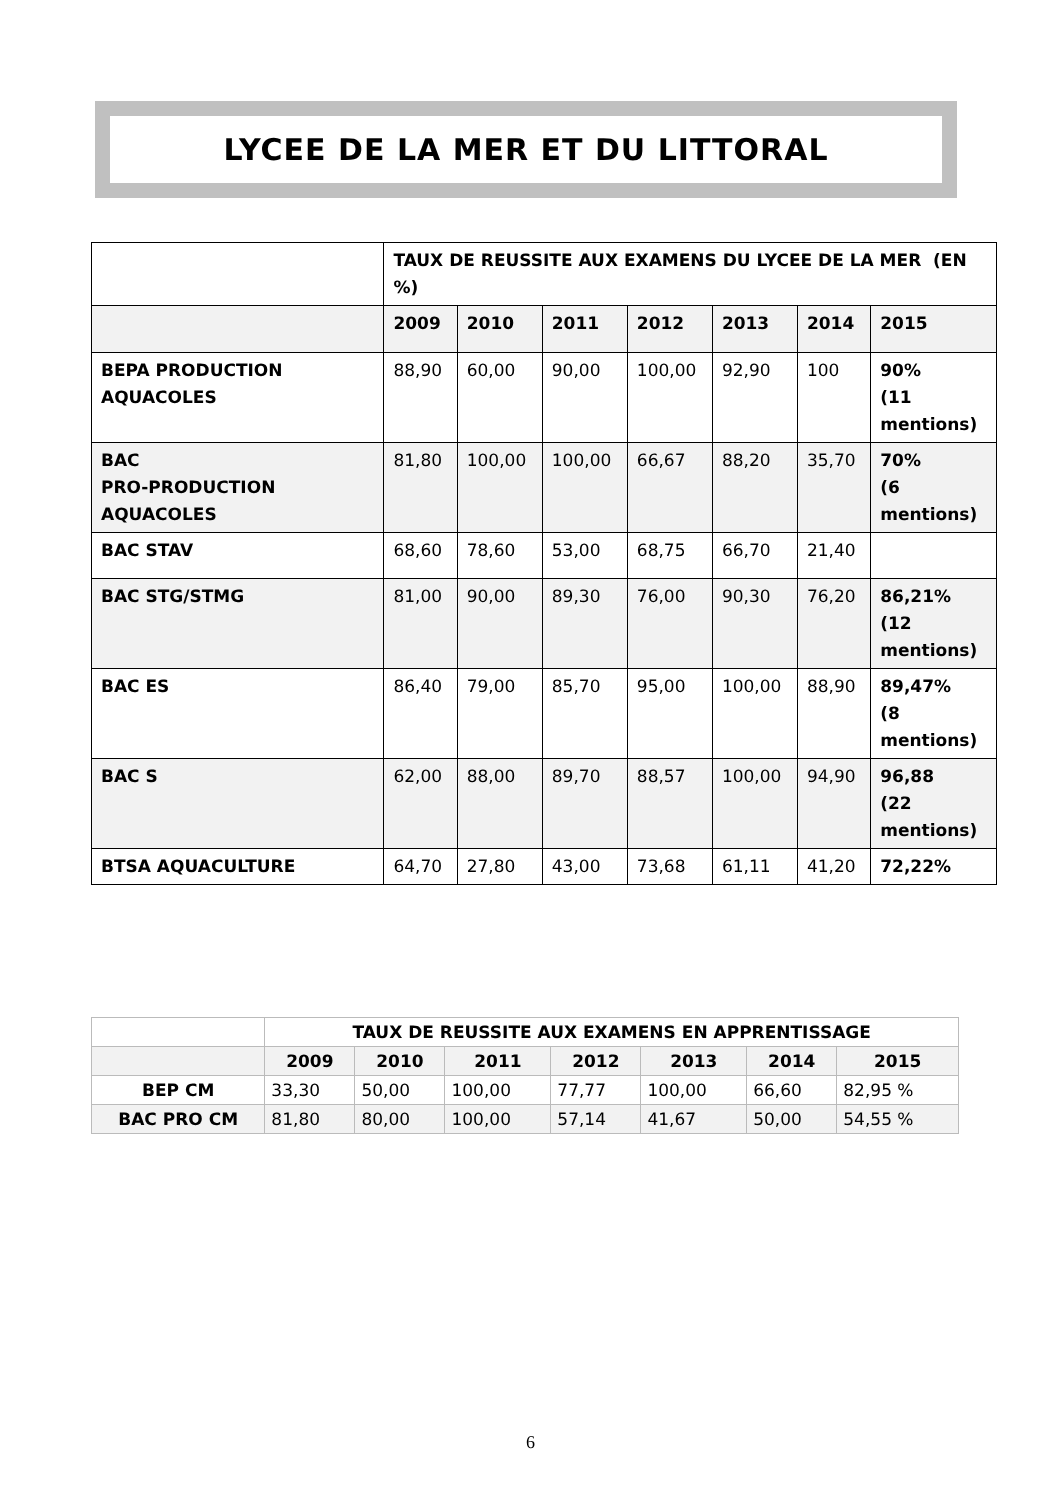LYCEE DE LA MER ET DU LITTORAL
| | TAUX DE REUSSITE AUX EXAMENS DU LYCEE DE LA MER (EN %) | | | | | | |
| | 2009 | 2010 | 2011 | 2012 | 2013 | 2014 | 2015 |
| BEPA PRODUCTION AQUACOLES | 88,90 | 60,00 | 90,00 | 100,00 | 92,90 | 100 | 90% (11 mentions) |
| BAC PRO-PRODUCTION AQUACOLES | 81,80 | 100,00 | 100,00 | 66,67 | 88,20 | 35,70 | 70% (6 mentions) |
| BAC STAV | 68,60 | 78,60 | 53,00 | 68,75 | 66,70 | 21,40 | |
| BAC STG/STMG | 81,00 | 90,00 | 89,30 | 76,00 | 90,30 | 76,20 | 86,21% (12 mentions) |
| BAC ES | 86,40 | 79,00 | 85,70 | 95,00 | 100,00 | 88,90 | 89,47% (8 mentions) |
| BAC S | 62,00 | 88,00 | 89,70 | 88,57 | 100,00 | 94,90 | 96,88 (22 mentions) |
| BTSA AQUACULTURE | 64,70 | 27,80 | 43,00 | 73,68 | 61,11 | 41,20 | 72,22% |
| | TAUX DE REUSSITE AUX EXAMENS EN APPRENTISSAGE | | | | | | |
| | 2009 | 2010 | 2011 | 2012 | 2013 | 2014 | 2015 |
| BEP CM | 33,30 | 50,00 | 100,00 | 77,77 | 100,00 | 66,60 | 82,95 % |
| BAC PRO CM | 81,80 | 80,00 | 100,00 | 57,14 | 41,67 | 50,00 | 54,55 % |
6